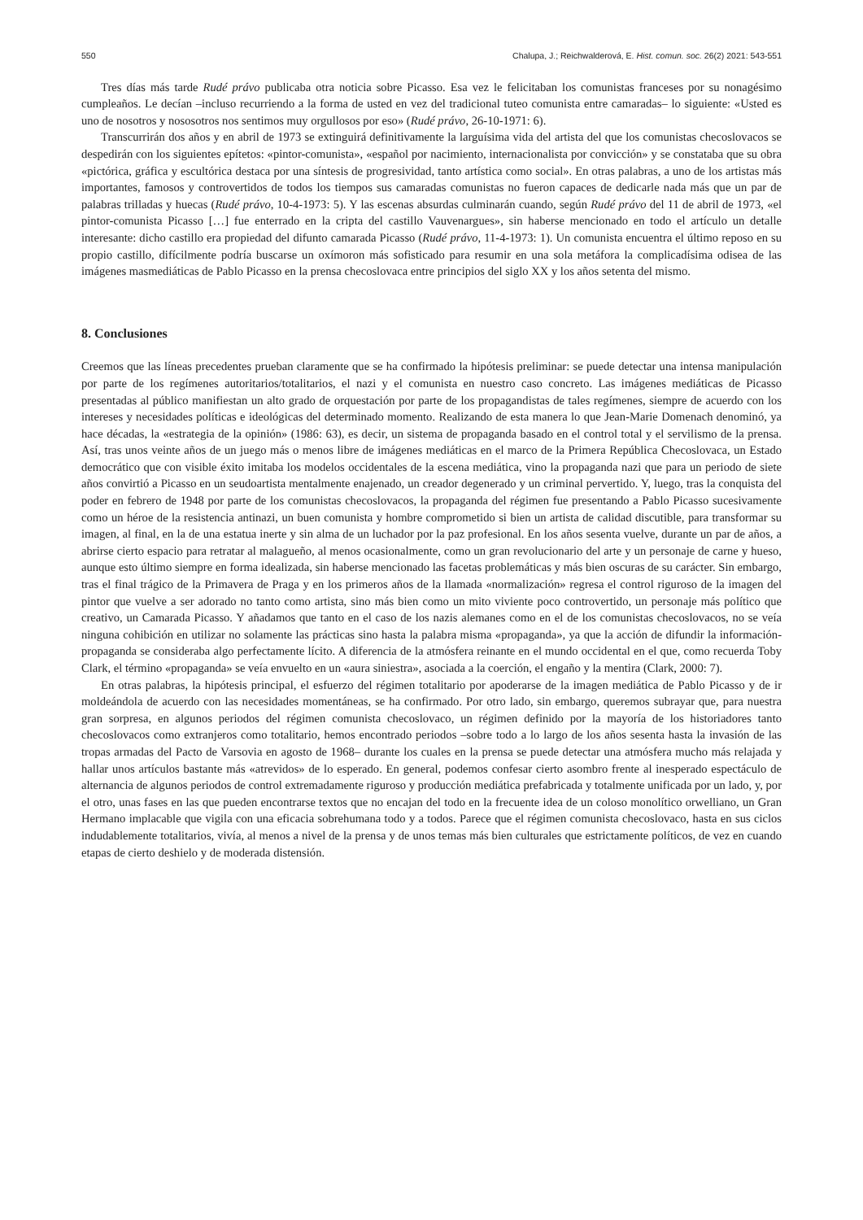550 Chalupa, J.; Reichwalderová, E. Hist. comun. soc. 26(2) 2021: 543-551
Tres días más tarde Rudé právo publicaba otra noticia sobre Picasso. Esa vez le felicitaban los comunistas franceses por su nonagésimo cumpleaños. Le decían –incluso recurriendo a la forma de usted en vez del tradicional tuteo comunista entre camaradas– lo siguiente: «Usted es uno de nosotros y nososotros nos sentimos muy orgullosos por eso» (Rudé právo, 26-10-1971: 6).
Transcurrirán dos años y en abril de 1973 se extinguirá definitivamente la larguísima vida del artista del que los comunistas checoslovacos se despedirán con los siguientes epítetos: «pintor-comunista», «español por nacimiento, internacionalista por convicción» y se constataba que su obra «pictórica, gráfica y escultórica destaca por una síntesis de progresividad, tanto artística como social». En otras palabras, a uno de los artistas más importantes, famosos y controvertidos de todos los tiempos sus camaradas comunistas no fueron capaces de dedicarle nada más que un par de palabras trilladas y huecas (Rudé právo, 10-4-1973: 5). Y las escenas absurdas culminarán cuando, según Rudé právo del 11 de abril de 1973, «el pintor-comunista Picasso […] fue enterrado en la cripta del castillo Vauvenargues», sin haberse mencionado en todo el artículo un detalle interesante: dicho castillo era propiedad del difunto camarada Picasso (Rudé právo, 11-4-1973: 1). Un comunista encuentra el último reposo en su propio castillo, difícilmente podría buscarse un oxímoron más sofisticado para resumir en una sola metáfora la complicadísima odisea de las imágenes masmediáticas de Pablo Picasso en la prensa checoslovaca entre principios del siglo XX y los años setenta del mismo.
8. Conclusiones
Creemos que las líneas precedentes prueban claramente que se ha confirmado la hipótesis preliminar: se puede detectar una intensa manipulación por parte de los regímenes autoritarios/totalitarios, el nazi y el comunista en nuestro caso concreto. Las imágenes mediáticas de Picasso presentadas al público manifiestan un alto grado de orquestación por parte de los propagandistas de tales regímenes, siempre de acuerdo con los intereses y necesidades políticas e ideológicas del determinado momento. Realizando de esta manera lo que Jean-Marie Domenach denominó, ya hace décadas, la «estrategia de la opinión» (1986: 63), es decir, un sistema de propaganda basado en el control total y el servilismo de la prensa. Así, tras unos veinte años de un juego más o menos libre de imágenes mediáticas en el marco de la Primera República Checoslovaca, un Estado democrático que con visible éxito imitaba los modelos occidentales de la escena mediática, vino la propaganda nazi que para un periodo de siete años convirtió a Picasso en un seudoartista mentalmente enajenado, un creador degenerado y un criminal pervertido. Y, luego, tras la conquista del poder en febrero de 1948 por parte de los comunistas checoslovacos, la propaganda del régimen fue presentando a Pablo Picasso sucesivamente como un héroe de la resistencia antinazi, un buen comunista y hombre comprometido si bien un artista de calidad discutible, para transformar su imagen, al final, en la de una estatua inerte y sin alma de un luchador por la paz profesional. En los años sesenta vuelve, durante un par de años, a abrirse cierto espacio para retratar al malagueño, al menos ocasionalmente, como un gran revolucionario del arte y un personaje de carne y hueso, aunque esto último siempre en forma idealizada, sin haberse mencionado las facetas problemáticas y más bien oscuras de su carácter. Sin embargo, tras el final trágico de la Primavera de Praga y en los primeros años de la llamada «normalización» regresa el control riguroso de la imagen del pintor que vuelve a ser adorado no tanto como artista, sino más bien como un mito viviente poco controvertido, un personaje más político que creativo, un Camarada Picasso. Y añadamos que tanto en el caso de los nazis alemanes como en el de los comunistas checoslovacos, no se veía ninguna cohibición en utilizar no solamente las prácticas sino hasta la palabra misma «propaganda», ya que la acción de difundir la información-propaganda se consideraba algo perfectamente lícito. A diferencia de la atmósfera reinante en el mundo occidental en el que, como recuerda Toby Clark, el término «propaganda» se veía envuelto en un «aura siniestra», asociada a la coerción, el engaño y la mentira (Clark, 2000: 7).
En otras palabras, la hipótesis principal, el esfuerzo del régimen totalitario por apoderarse de la imagen mediática de Pablo Picasso y de ir moldeándola de acuerdo con las necesidades momentáneas, se ha confirmado. Por otro lado, sin embargo, queremos subrayar que, para nuestra gran sorpresa, en algunos periodos del régimen comunista checoslovaco, un régimen definido por la mayoría de los historiadores tanto checoslovacos como extranjeros como totalitario, hemos encontrado periodos –sobre todo a lo largo de los años sesenta hasta la invasión de las tropas armadas del Pacto de Varsovia en agosto de 1968– durante los cuales en la prensa se puede detectar una atmósfera mucho más relajada y hallar unos artículos bastante más «atrevidos» de lo esperado. En general, podemos confesar cierto asombro frente al inesperado espectáculo de alternancia de algunos periodos de control extremadamente riguroso y producción mediática prefabricada y totalmente unificada por un lado, y, por el otro, unas fases en las que pueden encontrarse textos que no encajan del todo en la frecuente idea de un coloso monolítico orwelliano, un Gran Hermano implacable que vigila con una eficacia sobrehumana todo y a todos. Parece que el régimen comunista checoslovaco, hasta en sus ciclos indudablemente totalitarios, vivía, al menos a nivel de la prensa y de unos temas más bien culturales que estrictamente políticos, de vez en cuando etapas de cierto deshielo y de moderada distensión.